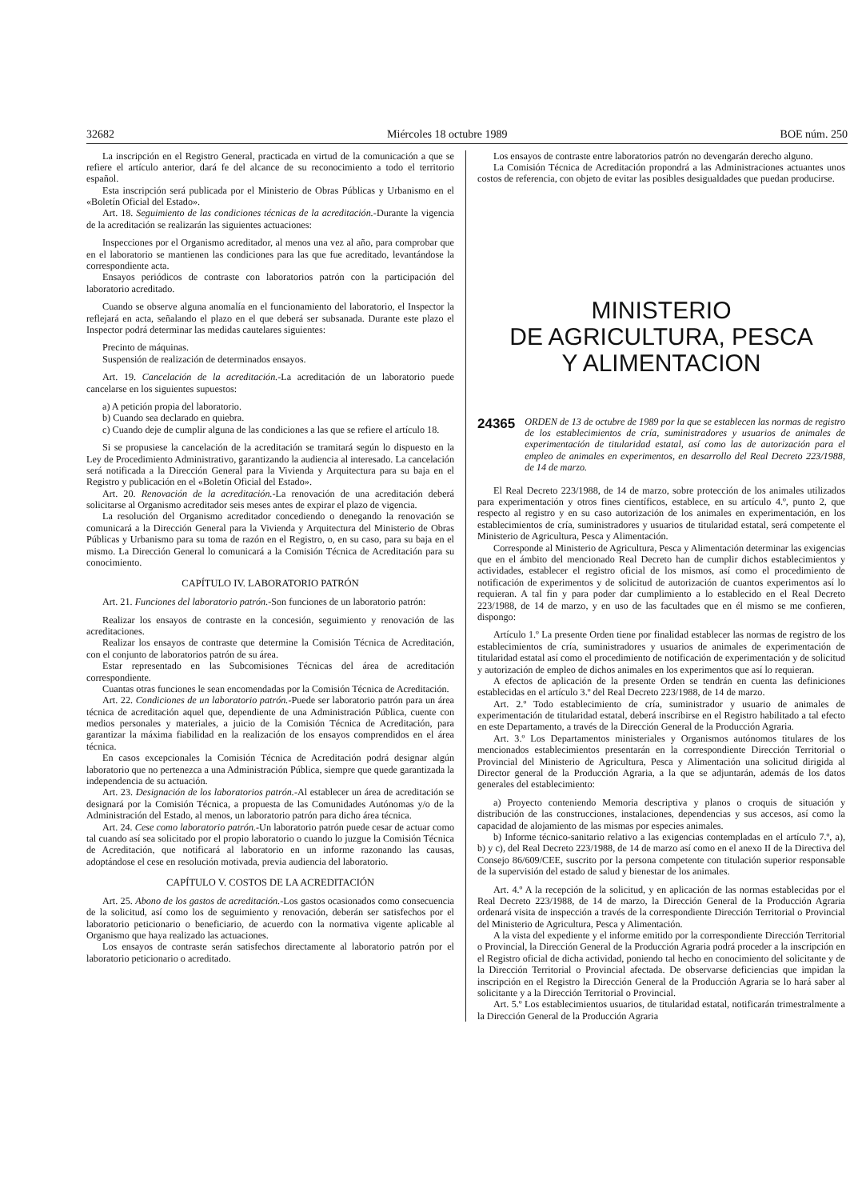32682 Miércoles 18 octubre 1989 BOE núm. 250
La inscripción en el Registro General, practicada en virtud de la comunicación a que se refiere el artículo anterior, dará fe del alcance de su reconocimiento a todo el territorio español.
Esta inscripción será publicada por el Ministerio de Obras Públicas y Urbanismo en el «Boletín Oficial del Estado».
Art. 18. Seguimiento de las condiciones técnicas de la acreditación.-Durante la vigencia de la acreditación se realizarán las siguientes actuaciones:
Inspecciones por el Organismo acreditador, al menos una vez al año, para comprobar que en el laboratorio se mantienen las condiciones para las que fue acreditado, levantándose la correspondiente acta.
Ensayos periódicos de contraste con laboratorios patrón con la participación del laboratorio acreditado.
Cuando se observe alguna anomalía en el funcionamiento del laboratorio, el Inspector la reflejará en acta, señalando el plazo en el que deberá ser subsanada. Durante este plazo el Inspector podrá determinar las medidas cautelares siguientes:
Precinto de máquinas.
Suspensión de realización de determinados ensayos.
Art. 19. Cancelación de la acreditación.-La acreditación de un laboratorio puede cancelarse en los siguientes supuestos:
a) A petición propia del laboratorio.
b) Cuando sea declarado en quiebra.
c) Cuando deje de cumplir alguna de las condiciones a las que se refiere el artículo 18.
Si se propusiese la cancelación de la acreditación se tramitará según lo dispuesto en la Ley de Procedimiento Administrativo, garantizando la audiencia al interesado. La cancelación será notificada a la Dirección General para la Vivienda y Arquitectura para su baja en el Registro y publicación en el «Boletín Oficial del Estado».
Art. 20. Renovación de la acreditación.-La renovación de una acreditación deberá solicitarse al Organismo acreditador seis meses antes de expirar el plazo de vigencia.
La resolución del Organismo acreditador concediendo o denegando la renovación se comunicará a la Dirección General para la Vivienda y Arquitectura del Ministerio de Obras Públicas y Urbanismo para su toma de razón en el Registro, o, en su caso, para su baja en el mismo. La Dirección General lo comunicará a la Comisión Técnica de Acreditación para su conocimiento.
CAPÍTULO IV. LABORATORIO PATRÓN
Art. 21. Funciones del laboratorio patrón.-Son funciones de un laboratorio patrón:
Realizar los ensayos de contraste en la concesión, seguimiento y renovación de las acreditaciones.
Realizar los ensayos de contraste que determine la Comisión Técnica de Acreditación, con el conjunto de laboratorios patrón de su área.
Estar representado en las Subcomisiones Técnicas del área de acreditación correspondiente.
Cuantas otras funciones le sean encomendadas por la Comisión Técnica de Acreditación.
Art. 22. Condiciones de un laboratorio patrón.-Puede ser laboratorio patrón para un área técnica de acreditación aquel que, dependiente de una Administración Pública, cuente con medios personales y materiales, a juicio de la Comisión Técnica de Acreditación, para garantizar la máxima fiabilidad en la realización de los ensayos comprendidos en el área técnica.
En casos excepcionales la Comisión Técnica de Acreditación podrá designar algún laboratorio que no pertenezca a una Administración Pública, siempre que quede garantizada la independencia de su actuación.
Art. 23. Designación de los laboratorios patrón.-Al establecer un área de acreditación se designará por la Comisión Técnica, a propuesta de las Comunidades Autónomas y/o de la Administración del Estado, al menos, un laboratorio patrón para dicho área técnica.
Art. 24. Cese como laboratorio patrón.-Un laboratorio patrón puede cesar de actuar como tal cuando así sea solicitado por el propio laboratorio o cuando lo juzgue la Comisión Técnica de Acreditación, que notificará al laboratorio en un informe razonando las causas, adoptándose el cese en resolución motivada, previa audiencia del laboratorio.
CAPÍTULO V. COSTOS DE LA ACREDITACIÓN
Art. 25. Abono de los gastos de acreditación.-Los gastos ocasionados como consecuencia de la solicitud, así como los de seguimiento y renovación, deberán ser satisfechos por el laboratorio peticionario o beneficiario, de acuerdo con la normativa vigente aplicable al Organismo que haya realizado las actuaciones.
Los ensayos de contraste serán satisfechos directamente al laboratorio patrón por el laboratorio peticionario o acreditado.
Los ensayos de contraste entre laboratorios patrón no devengarán derecho alguno.
La Comisión Técnica de Acreditación propondrá a las Administraciones actuantes unos costos de referencia, con objeto de evitar las posibles desigualdades que puedan producirse.
MINISTERIO
DE AGRICULTURA, PESCA
Y ALIMENTACION
24365 ORDEN de 13 de octubre de 1989 por la que se establecen las normas de registro de los establecimientos de cría, suministradores y usuarios de animales de experimentación de titularidad estatal, así como las de autorización para el empleo de animales en experimentos, en desarrollo del Real Decreto 223/1988, de 14 de marzo.
El Real Decreto 223/1988, de 14 de marzo, sobre protección de los animales utilizados para experimentación y otros fines científicos, establece, en su artículo 4.º, punto 2, que respecto al registro y en su caso autorización de los animales en experimentación, en los establecimientos de cría, suministradores y usuarios de titularidad estatal, será competente el Ministerio de Agricultura, Pesca y Alimentación.
Corresponde al Ministerio de Agricultura, Pesca y Alimentación determinar las exigencias que en el ámbito del mencionado Real Decreto han de cumplir dichos establecimientos y actividades, establecer el registro oficial de los mismos, así como el procedimiento de notificación de experimentos y de solicitud de autorización de cuantos experimentos así lo requieran. A tal fin y para poder dar cumplimiento a lo establecido en el Real Decreto 223/1988, de 14 de marzo, y en uso de las facultades que en él mismo se me confieren, dispongo:
Artículo 1.º La presente Orden tiene por finalidad establecer las normas de registro de los establecimientos de cría, suministradores y usuarios de animales de experimentación de titularidad estatal así como el procedimiento de notificación de experimentación y de solicitud y autorización de empleo de dichos animales en los experimentos que así lo requieran.
A efectos de aplicación de la presente Orden se tendrán en cuenta las definiciones establecidas en el artículo 3.º del Real Decreto 223/1988, de 14 de marzo.
Art. 2.º Todo establecimiento de cría, suministrador y usuario de animales de experimentación de titularidad estatal, deberá inscribirse en el Registro habilitado a tal efecto en este Departamento, a través de la Dirección General de la Producción Agraria.
Art. 3.º Los Departamentos ministeriales y Organismos autónomos titulares de los mencionados establecimientos presentarán en la correspondiente Dirección Territorial o Provincial del Ministerio de Agricultura, Pesca y Alimentación una solicitud dirigida al Director general de la Producción Agraria, a la que se adjuntarán, además de los datos generales del establecimiento:
a) Proyecto conteniendo Memoria descriptiva y planos o croquis de situación y distribución de las construcciones, instalaciones, dependencias y sus accesos, así como la capacidad de alojamiento de las mismas por especies animales.
b) Informe técnico-sanitario relativo a las exigencias contempladas en el artículo 7.º, a), b) y c), del Real Decreto 223/1988, de 14 de marzo así como en el anexo II de la Directiva del Consejo 86/609/CEE, suscrito por la persona competente con titulación superior responsable de la supervisión del estado de salud y bienestar de los animales.
Art. 4.º A la recepción de la solicitud, y en aplicación de las normas establecidas por el Real Decreto 223/1988, de 14 de marzo, la Dirección General de la Producción Agraria ordenará visita de inspección a través de la correspondiente Dirección Territorial o Provincial del Ministerio de Agricultura, Pesca y Alimentación.
A la vista del expediente y el informe emitido por la correspondiente Dirección Territorial o Provincial, la Dirección General de la Producción Agraria podrá proceder a la inscripción en el Registro oficial de dicha actividad, poniendo tal hecho en conocimiento del solicitante y de la Dirección Territorial o Provincial afectada. De observarse deficiencias que impidan la inscripción en el Registro la Dirección General de la Producción Agraria se lo hará saber al solicitante y a la Dirección Territorial o Provincial.
Art. 5.º Los establecimientos usuarios, de titularidad estatal, notificarán trimestralmente a la Dirección General de la Producción Agraria